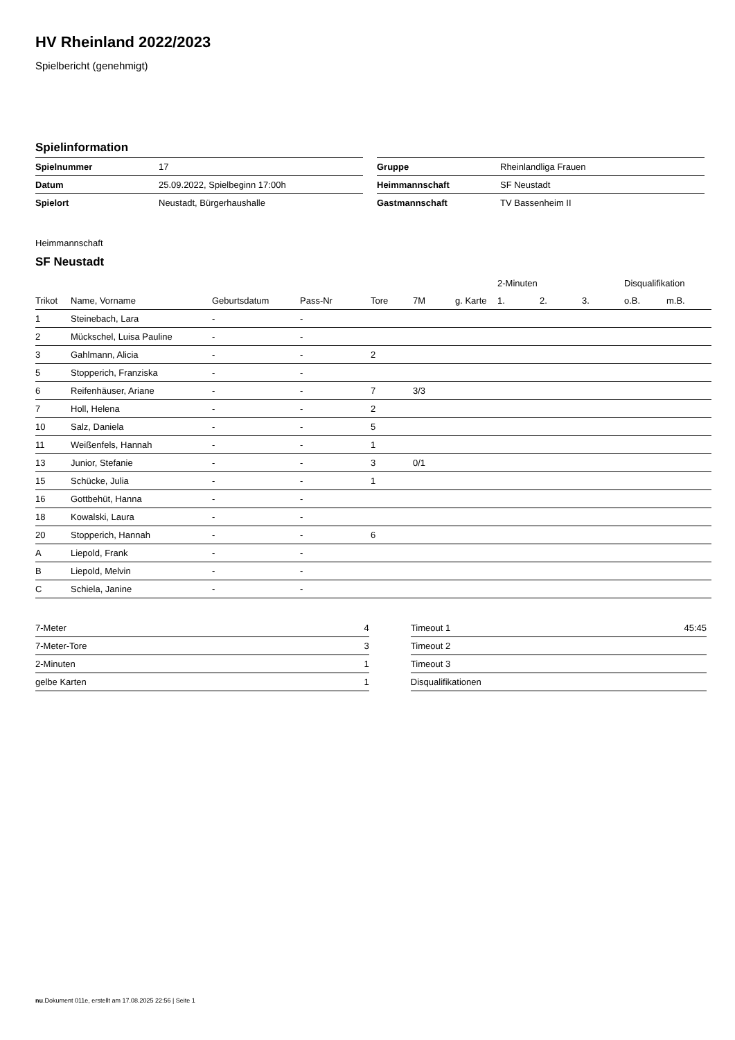HV Rheinland 2022/2023
Spielbericht (genehmigt)
Spielinformation
| Spielnummer | 17 |
| Datum | 25.09.2022, Spielbeginn 17:00h |
| Spielort | Neustadt, Bürgerhaushalle |
| Gruppe | Rheinlandliga Frauen |
| Heimmannschaft | SF Neustadt |
| Gastmannschaft | TV Bassenheim II |
Heimmannschaft
SF Neustadt
| | | | | | | | 2-Minuten | | | Disqualifikation | |
| --- | --- | --- | --- | --- | --- | --- | --- | --- | --- | --- | --- |
| Trikot | Name, Vorname | Geburtsdatum | Pass-Nr | Tore | 7M | g. Karte | 1. | 2. | 3. | o.B. | m.B. |
| 1 | Steinebach, Lara | - | - | | | | | | | | |
| 2 | Mückschel, Luisa Pauline | - | - | | | | | | | | |
| 3 | Gahlmann, Alicia | - | - | 2 | | | | | | | |
| 5 | Stopperich, Franziska | - | - | | | | | | | | |
| 6 | Reifenhäuser, Ariane | - | - | 7 | 3/3 | | | | | | |
| 7 | Holl, Helena | - | - | 2 | | | | | | | |
| 10 | Salz, Daniela | - | - | 5 | | | | | | | |
| 11 | Weißenfels, Hannah | - | - | 1 | | | | | | | |
| 13 | Junior, Stefanie | - | - | 3 | 0/1 | | | | | | |
| 15 | Schücke, Julia | - | - | 1 | | | | | | | |
| 16 | Gottbehüt, Hanna | - | - | | | | | | | | |
| 18 | Kowalski, Laura | - | - | | | | | | | | |
| 20 | Stopperich, Hannah | - | - | 6 | | | | | | | |
| A | Liepold, Frank | - | - | | | | | | | | |
| B | Liepold, Melvin | - | - | | | | | | | | |
| C | Schiela, Janine | - | - | | | | | | | | |
| 7-Meter | 4 |
| 7-Meter-Tore | 3 |
| 2-Minuten | 1 |
| gelbe Karten | 1 |
| Timeout 1 | 45:45 |
| Timeout 2 | |
| Timeout 3 | |
| Disqualifikationen | |
nu.Dokument 011e, erstellt am 17.08.2025 22:56 | Seite 1